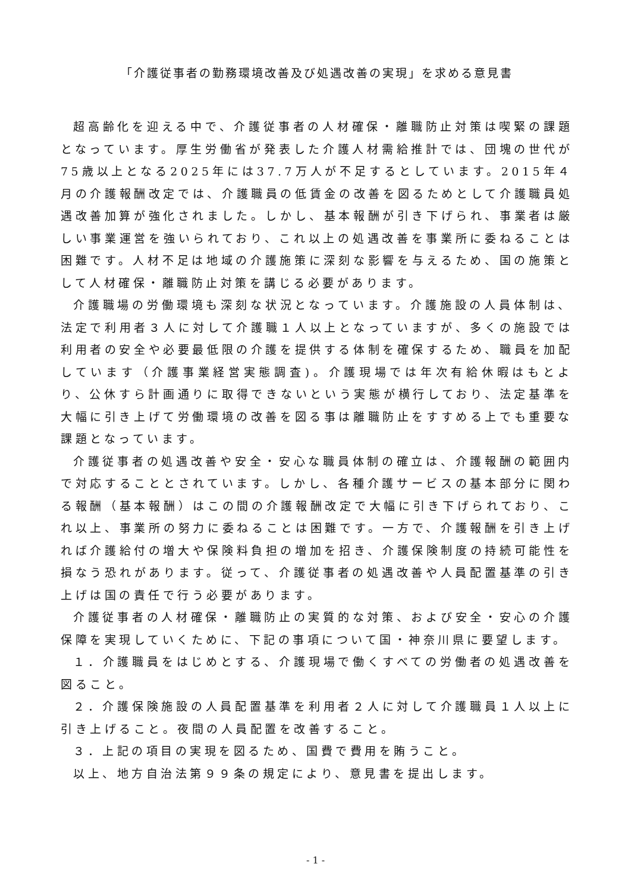「介護従事者の勤務環境改善及び処遇改善の実現」を求める意見書
超高齢化を迎える中で、介護従事者の人材確保・離職防止対策は喫緊の課題となっています。厚生労働省が発表した介護人材需給推計では、団塊の世代が75歳以上となる2025年には37.7万人が不足するとしています。2015年４月の介護報酬改定では、介護職員の低賃金の改善を図るためとして介護職員処遇改善加算が強化されました。しかし、基本報酬が引き下げられ、事業者は厳しい事業運営を強いられており、これ以上の処遇改善を事業所に委ねることは困難です。人材不足は地域の介護施策に深刻な影響を与えるため、国の施策として人材確保・離職防止対策を講じる必要があります。
介護職場の労働環境も深刻な状況となっています。介護施設の人員体制は、法定で利用者３人に対して介護職１人以上となっていますが、多くの施設では利用者の安全や必要最低限の介護を提供する体制を確保するため、職員を加配しています（介護事業経営実態調査)。介護現場では年次有給休暇はもとより、公休すら計画通りに取得できないという実態が横行しており、法定基準を大幅に引き上げて労働環境の改善を図る事は離職防止をすすめる上でも重要な課題となっています。
介護従事者の処遇改善や安全・安心な職員体制の確立は、介護報酬の範囲内で対応することとされています。しかし、各種介護サービスの基本部分に関わる報酬（基本報酬）はこの間の介護報酬改定で大幅に引き下げられており、これ以上、事業所の努力に委ねることは困難です。一方で、介護報酬を引き上げれば介護給付の増大や保険料負担の増加を招き、介護保険制度の持続可能性を損なう恐れがあります。従って、介護従事者の処遇改善や人員配置基準の引き上げは国の責任で行う必要があります。
介護従事者の人材確保・離職防止の実質的な対策、および安全・安心の介護保障を実現していくために、下記の事項について国・神奈川県に要望します。
１．介護職員をはじめとする、介護現場で働くすべての労働者の処遇改善を図ること。
２．介護保険施設の人員配置基準を利用者２人に対して介護職員１人以上に引き上げること。夜間の人員配置を改善すること。
３．上記の項目の実現を図るため、国費で費用を賄うこと。
以上、地方自治法第９９条の規定により、意見書を提出します。
- 1 -